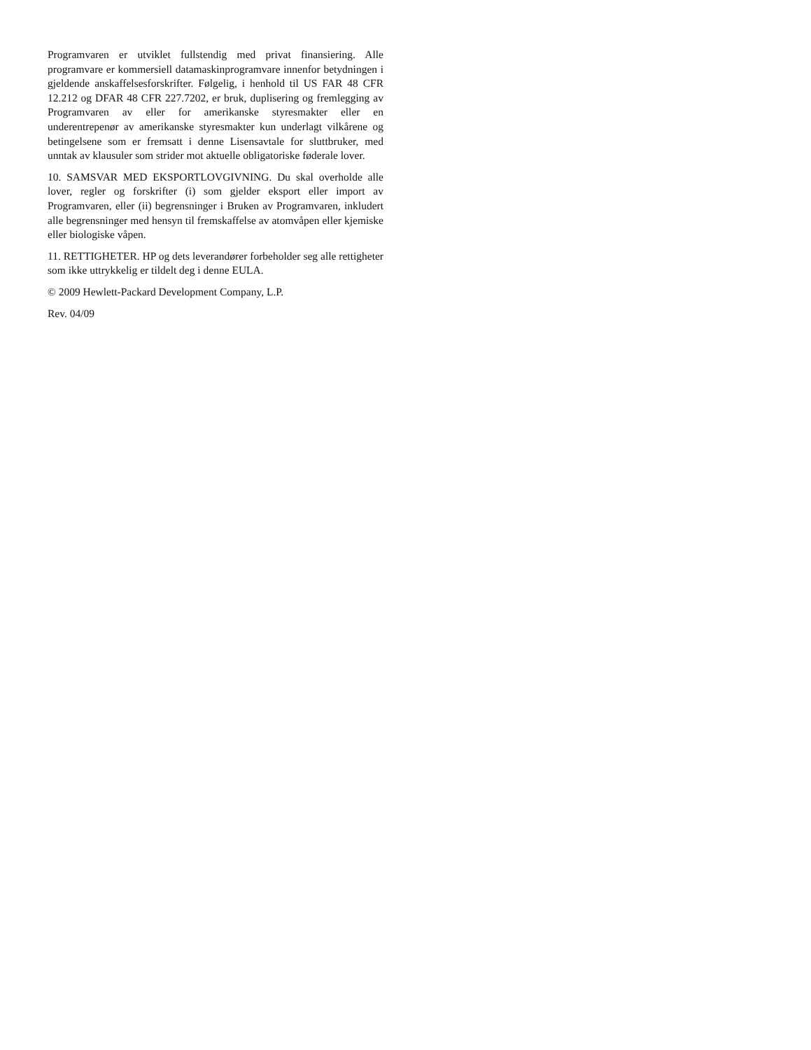Programvaren er utviklet fullstendig med privat finansiering. Alle programvare er kommersiell datamaskinprogramvare innenfor betydningen i gjeldende anskaffelsesforskrifter. Følgelig, i henhold til US FAR 48 CFR 12.212 og DFAR 48 CFR 227.7202, er bruk, duplisering og fremlegging av Programvaren av eller for amerikanske styresmakter eller en underentrepenør av amerikanske styresmakter kun underlagt vilkårene og betingelsene som er fremsatt i denne Lisensavtale for sluttbruker, med unntak av klausuler som strider mot aktuelle obligatoriske føderale lover.
10. SAMSVAR MED EKSPORTLOVGIVNING. Du skal overholde alle lover, regler og forskrifter (i) som gjelder eksport eller import av Programvaren, eller (ii) begrensninger i Bruken av Programvaren, inkludert alle begrensninger med hensyn til fremskaffelse av atomvåpen eller kjemiske eller biologiske våpen.
11. RETTIGHETER. HP og dets leverandører forbeholder seg alle rettigheter som ikke uttrykkelig er tildelt deg i denne EULA.
© 2009 Hewlett-Packard Development Company, L.P.
Rev. 04/09